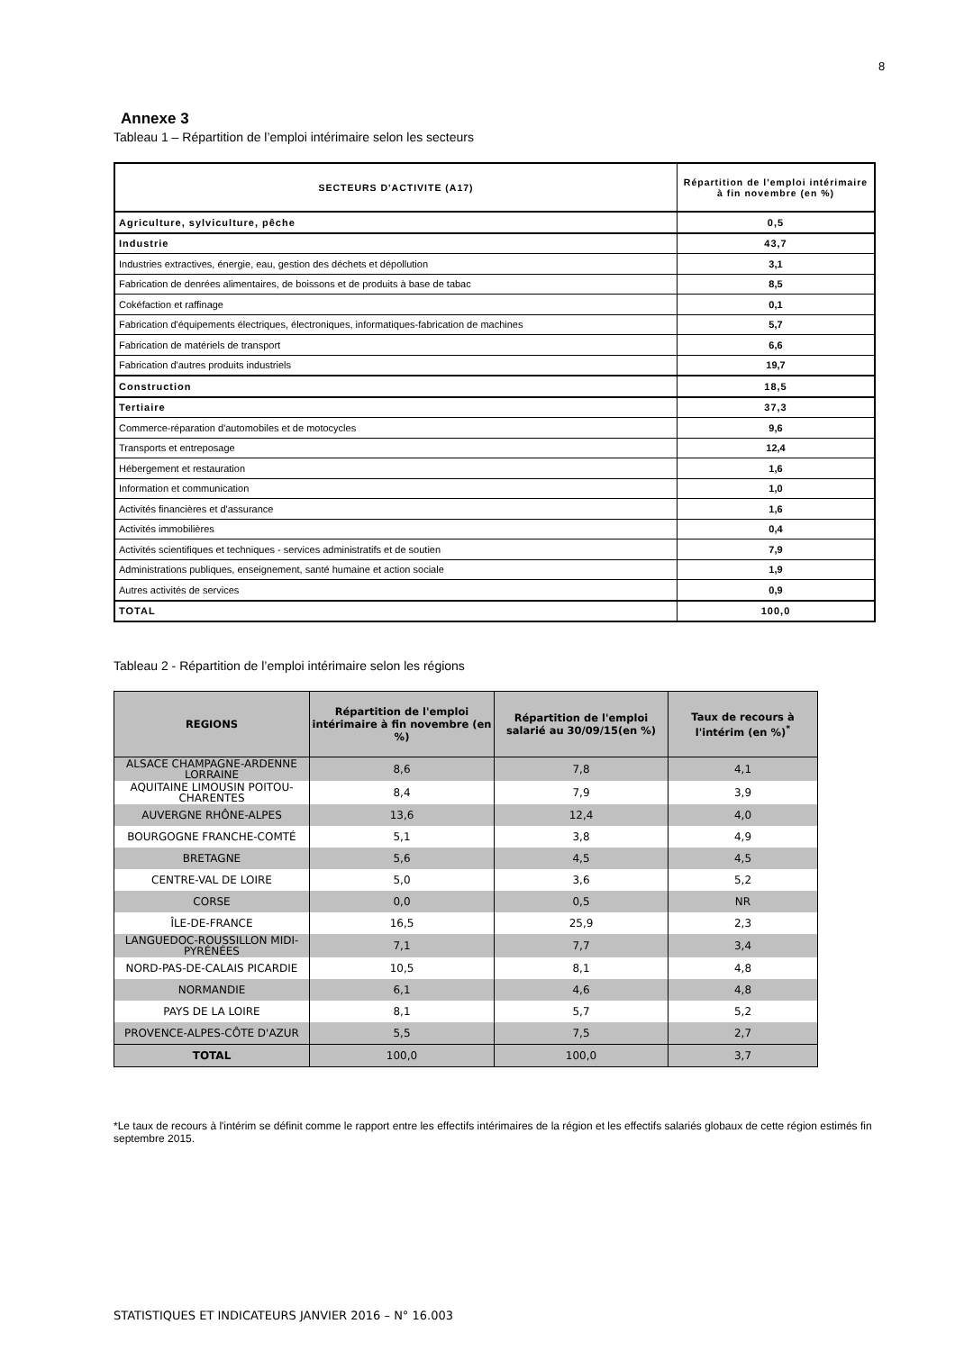8
Annexe 3
Tableau 1 – Répartition de l’emploi intérimaire selon les secteurs
| SECTEURS D'ACTIVITE (A17) | Répartition de l'emploi intérimaire à fin novembre (en %) |
| --- | --- |
| Agriculture, sylviculture, pêche | 0,5 |
| Industrie | 43,7 |
| Industries extractives, énergie, eau, gestion des déchets et dépollution | 3,1 |
| Fabrication de denrées alimentaires, de boissons et de produits à base de tabac | 8,5 |
| Cokéfaction et raffinage | 0,1 |
| Fabrication d'équipements électriques, électroniques, informatiques-fabrication de machines | 5,7 |
| Fabrication de matériels de transport | 6,6 |
| Fabrication d'autres produits industriels | 19,7 |
| Construction | 18,5 |
| Tertiaire | 37,3 |
| Commerce-réparation d'automobiles et de motocycles | 9,6 |
| Transports et entreposage | 12,4 |
| Hébergement et restauration | 1,6 |
| Information et communication | 1,0 |
| Activités financières et d'assurance | 1,6 |
| Activités immobilières | 0,4 |
| Activités scientifiques et techniques - services administratifs et de soutien | 7,9 |
| Administrations publiques, enseignement, santé humaine et action sociale | 1,9 |
| Autres activités de services | 0,9 |
| TOTAL | 100,0 |
Tableau 2 - Répartition de l’emploi intérimaire selon les régions
| REGIONS | Répartition de l'emploi intérimaire à fin novembre (en %) | Répartition de l'emploi salarié au 30/09/15(en %) | Taux de recours à l'intérim (en %)<sup>*</sup> |
| --- | --- | --- | --- |
| ALSACE CHAMPAGNE-ARDENNE LORRAINE | 8,6 | 7,8 | 4,1 |
| AQUITAINE LIMOUSIN POITOU-CHARENTES | 8,4 | 7,9 | 3,9 |
| AUVERGNE RHÔNE-ALPES | 13,6 | 12,4 | 4,0 |
| BOURGOGNE FRANCHE-COMTÉ | 5,1 | 3,8 | 4,9 |
| BRETAGNE | 5,6 | 4,5 | 4,5 |
| CENTRE-VAL DE LOIRE | 5,0 | 3,6 | 5,2 |
| CORSE | 0,0 | 0,5 | NR |
| ÎLE-DE-FRANCE | 16,5 | 25,9 | 2,3 |
| LANGUEDOC-ROUSSILLON MIDI-PYRÉNÉES | 7,1 | 7,7 | 3,4 |
| NORD-PAS-DE-CALAIS PICARDIE | 10,5 | 8,1 | 4,8 |
| NORMANDIE | 6,1 | 4,6 | 4,8 |
| PAYS DE LA LOIRE | 8,1 | 5,7 | 5,2 |
| PROVENCE-ALPES-CÔTE D'AZUR | 5,5 | 7,5 | 2,7 |
| TOTAL | 100,0 | 100,0 | 3,7 |
*Le taux de recours à l'intérim se définit comme le rapport entre les effectifs intérimaires de la région et les effectifs salariés globaux de cette région estimés fin septembre 2015.
STATISTIQUES ET INDICATEURS JANVIER 2016 – N° 16.003